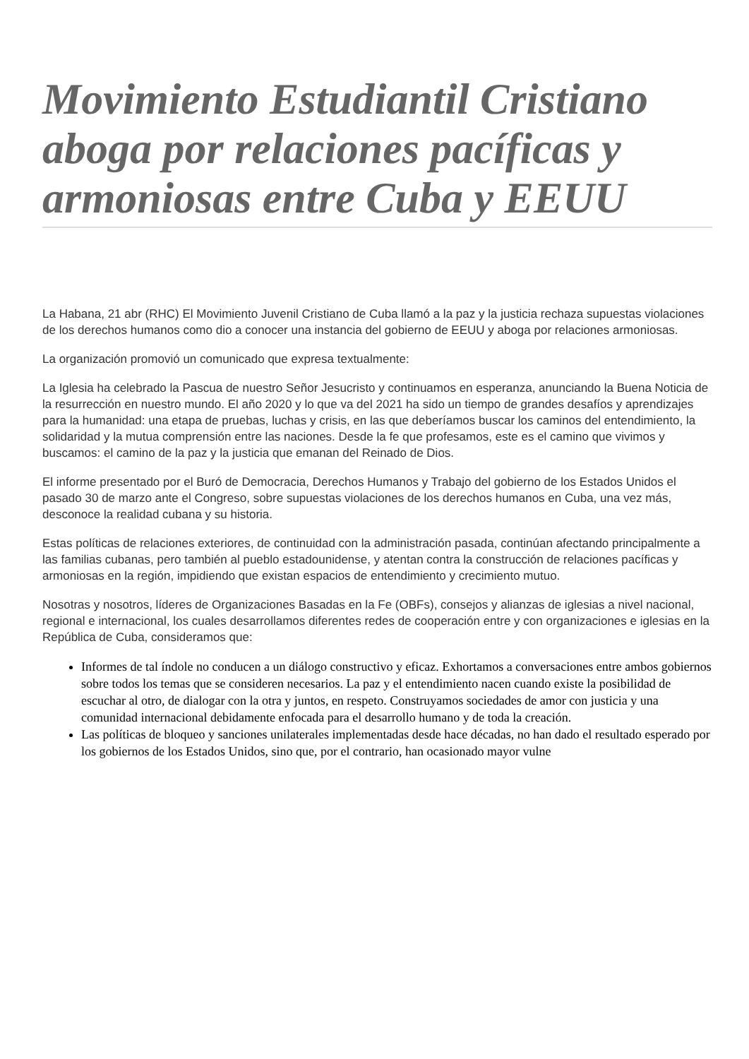Movimiento Estudiantil Cristiano aboga por relaciones pacíficas y armoniosas entre Cuba y EEUU
La Habana, 21 abr (RHC) El Movimiento Juvenil Cristiano de Cuba llamó a la paz y la justicia rechaza supuestas violaciones de los derechos humanos como dio a conocer una instancia del gobierno de EEUU y aboga por relaciones armoniosas.
La organización promovió un comunicado que expresa textualmente:
La Iglesia ha celebrado la Pascua de nuestro Señor Jesucristo y continuamos en esperanza, anunciando la Buena Noticia de la resurrección en nuestro mundo. El año 2020 y lo que va del 2021 ha sido un tiempo de grandes desafíos y aprendizajes para la humanidad: una etapa de pruebas, luchas y crisis, en las que deberíamos buscar los caminos del entendimiento, la solidaridad y la mutua comprensión entre las naciones. Desde la fe que profesamos, este es el camino que vivimos y buscamos: el camino de la paz y la justicia que emanan del Reinado de Dios.
El informe presentado por el Buró de Democracia, Derechos Humanos y Trabajo del gobierno de los Estados Unidos el pasado 30 de marzo ante el Congreso, sobre supuestas violaciones de los derechos humanos en Cuba, una vez más, desconoce la realidad cubana y su historia.
Estas políticas de relaciones exteriores, de continuidad con la administración pasada, continúan afectando principalmente a las familias cubanas, pero también al pueblo estadounidense, y atentan contra la construcción de relaciones pacíficas y armoniosas en la región, impidiendo que existan espacios de entendimiento y crecimiento mutuo.
Nosotras y nosotros, líderes de Organizaciones Basadas en la Fe (OBFs), consejos y alianzas de iglesias a nivel nacional, regional e internacional, los cuales desarrollamos diferentes redes de cooperación entre y con organizaciones e iglesias en la República de Cuba, consideramos que:
Informes de tal índole no conducen a un diálogo constructivo y eficaz. Exhortamos a conversaciones entre ambos gobiernos sobre todos los temas que se consideren necesarios. La paz y el entendimiento nacen cuando existe la posibilidad de escuchar al otro, de dialogar con la otra y juntos, en respeto. Construyamos sociedades de amor con justicia y una comunidad internacional debidamente enfocada para el desarrollo humano y de toda la creación.
Las políticas de bloqueo y sanciones unilaterales implementadas desde hace décadas, no han dado el resultado esperado por los gobiernos de los Estados Unidos, sino que, por el contrario, han ocasionado mayor vulne